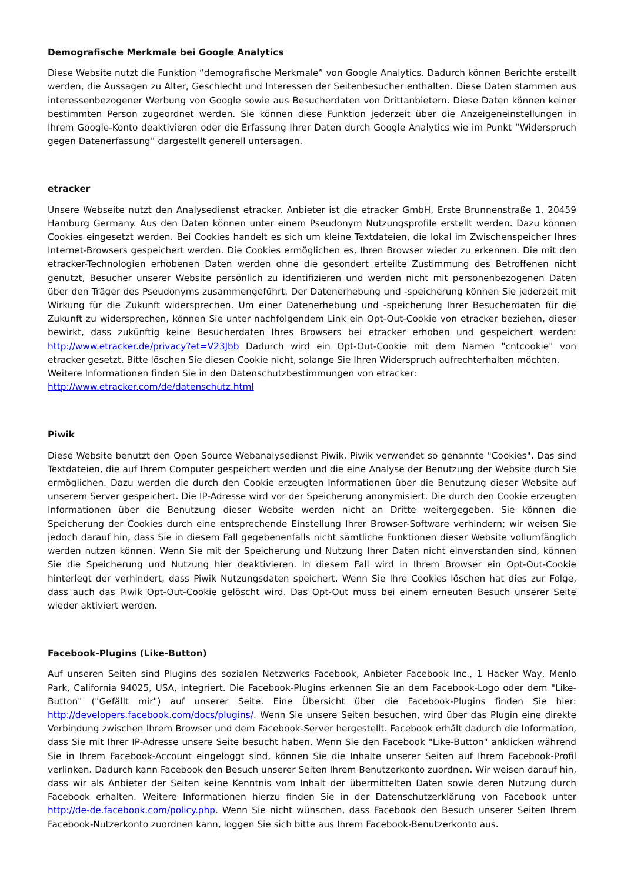Demografische Merkmale bei Google Analytics
Diese Website nutzt die Funktion “demografische Merkmale” von Google Analytics. Dadurch können Berichte erstellt werden, die Aussagen zu Alter, Geschlecht und Interessen der Seitenbesucher enthalten. Diese Daten stammen aus interessenbezogener Werbung von Google sowie aus Besucherdaten von Drittanbietern. Diese Daten können keiner bestimmten Person zugeordnet werden. Sie können diese Funktion jederzeit über die Anzeigeneinstellungen in Ihrem Google-Konto deaktivieren oder die Erfassung Ihrer Daten durch Google Analytics wie im Punkt “Widerspruch gegen Datenerfassung” dargestellt generell untersagen.
etracker
Unsere Webseite nutzt den Analysedienst etracker. Anbieter ist die etracker GmbH, Erste Brunnenstraße 1, 20459 Hamburg Germany. Aus den Daten können unter einem Pseudonym Nutzungsprofile erstellt werden. Dazu können Cookies eingesetzt werden. Bei Cookies handelt es sich um kleine Textdateien, die lokal im Zwischenspeicher Ihres Internet-Browsers gespeichert werden. Die Cookies ermöglichen es, Ihren Browser wieder zu erkennen. Die mit den etracker-Technologien erhobenen Daten werden ohne die gesondert erteilte Zustimmung des Betroffenen nicht genutzt, Besucher unserer Website persönlich zu identifizieren und werden nicht mit personenbezogenen Daten über den Träger des Pseudonyms zusammengeführt. Der Datenerhebung und -speicherung können Sie jederzeit mit Wirkung für die Zukunft widersprechen. Um einer Datenerhebung und -speicherung Ihrer Besucherdaten für die Zukunft zu widersprechen, können Sie unter nachfolgendem Link ein Opt-Out-Cookie von etracker beziehen, dieser bewirkt, dass zukünftig keine Besucherdaten Ihres Browsers bei etracker erhoben und gespeichert werden: http://www.etracker.de/privacy?et=V23Jbb Dadurch wird ein Opt-Out-Cookie mit dem Namen "cntcookie" von etracker gesetzt. Bitte löschen Sie diesen Cookie nicht, solange Sie Ihren Widerspruch aufrechterhalten möchten.
Weitere Informationen finden Sie in den Datenschutzbestimmungen von etracker:
http://www.etracker.com/de/datenschutz.html
Piwik
Diese Website benutzt den Open Source Webanalysedienst Piwik. Piwik verwendet so genannte "Cookies". Das sind Textdateien, die auf Ihrem Computer gespeichert werden und die eine Analyse der Benutzung der Website durch Sie ermöglichen. Dazu werden die durch den Cookie erzeugten Informationen über die Benutzung dieser Website auf unserem Server gespeichert. Die IP-Adresse wird vor der Speicherung anonymisiert. Die durch den Cookie erzeugten Informationen über die Benutzung dieser Website werden nicht an Dritte weitergegeben. Sie können die Speicherung der Cookies durch eine entsprechende Einstellung Ihrer Browser-Software verhindern; wir weisen Sie jedoch darauf hin, dass Sie in diesem Fall gegebenenfalls nicht sämtliche Funktionen dieser Website vollumfänglich werden nutzen können. Wenn Sie mit der Speicherung und Nutzung Ihrer Daten nicht einverstanden sind, können Sie die Speicherung und Nutzung hier deaktivieren. In diesem Fall wird in Ihrem Browser ein Opt-Out-Cookie hinterlegt der verhindert, dass Piwik Nutzungsdaten speichert. Wenn Sie Ihre Cookies löschen hat dies zur Folge, dass auch das Piwik Opt-Out-Cookie gelöscht wird. Das Opt-Out muss bei einem erneuten Besuch unserer Seite wieder aktiviert werden.
Facebook-Plugins (Like-Button)
Auf unseren Seiten sind Plugins des sozialen Netzwerks Facebook, Anbieter Facebook Inc., 1 Hacker Way, Menlo Park, California 94025, USA, integriert. Die Facebook-Plugins erkennen Sie an dem Facebook-Logo oder dem "Like-Button" ("Gefällt mir") auf unserer Seite. Eine Übersicht über die Facebook-Plugins finden Sie hier: http://developers.facebook.com/docs/plugins/. Wenn Sie unsere Seiten besuchen, wird über das Plugin eine direkte Verbindung zwischen Ihrem Browser und dem Facebook-Server hergestellt. Facebook erhält dadurch die Information, dass Sie mit Ihrer IP-Adresse unsere Seite besucht haben. Wenn Sie den Facebook "Like-Button" anklicken während Sie in Ihrem Facebook-Account eingeloggt sind, können Sie die Inhalte unserer Seiten auf Ihrem Facebook-Profil verlinken. Dadurch kann Facebook den Besuch unserer Seiten Ihrem Benutzerkonto zuordnen. Wir weisen darauf hin, dass wir als Anbieter der Seiten keine Kenntnis vom Inhalt der übermittelten Daten sowie deren Nutzung durch Facebook erhalten. Weitere Informationen hierzu finden Sie in der Datenschutzerklärung von Facebook unter http://de-de.facebook.com/policy.php. Wenn Sie nicht wünschen, dass Facebook den Besuch unserer Seiten Ihrem Facebook-Nutzerkonto zuordnen kann, loggen Sie sich bitte aus Ihrem Facebook-Benutzerkonto aus.